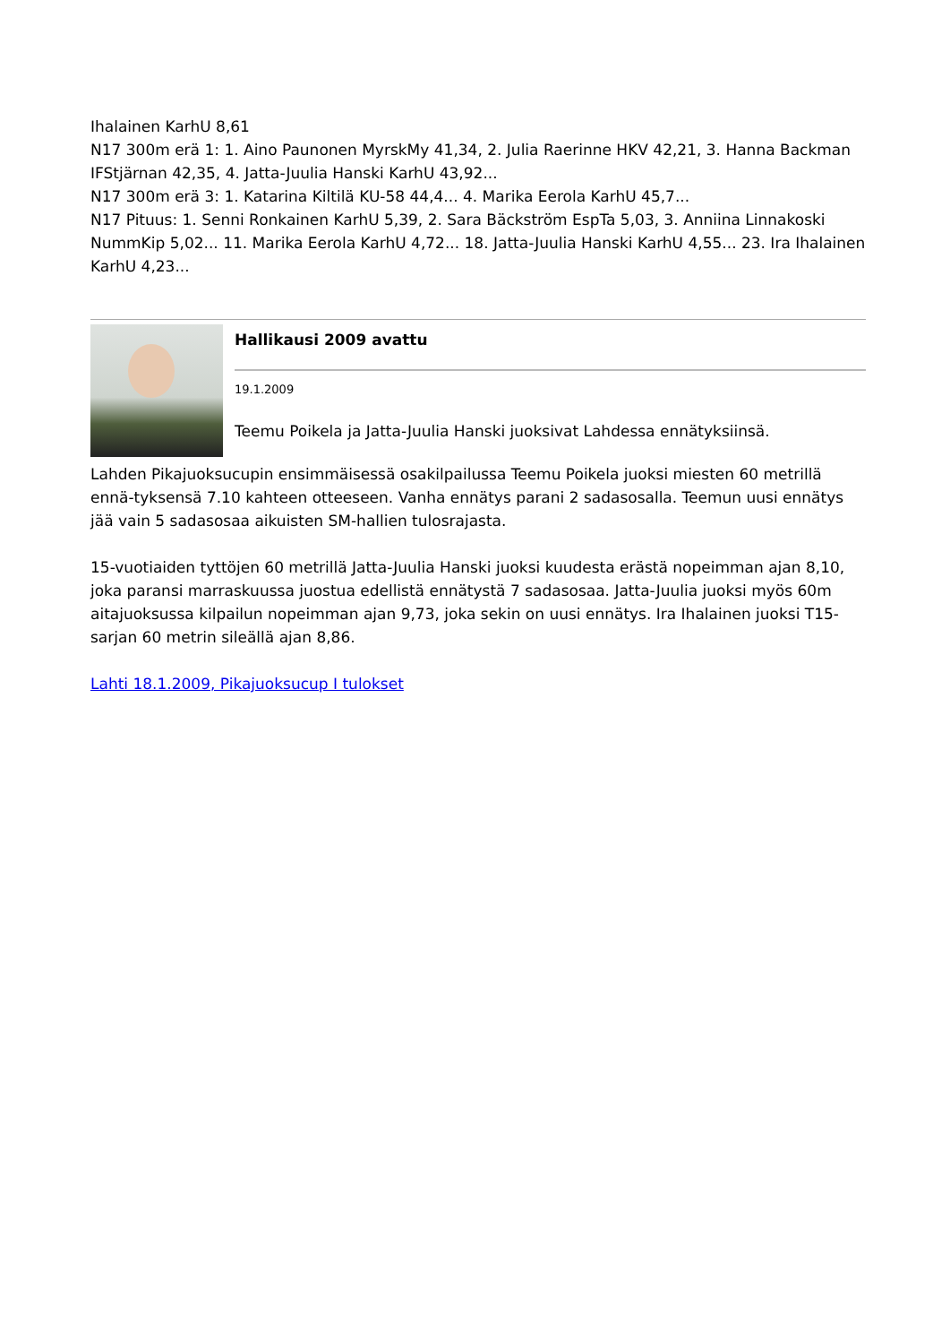Ihalainen KarhU 8,61
N17 300m erä 1: 1. Aino Paunonen MyrskMy 41,34, 2. Julia Raerinne HKV 42,21, 3. Hanna Backman IFStjärnan 42,35, 4. Jatta-Juulia Hanski KarhU 43,92...
N17 300m erä 3: 1. Katarina Kiltilä KU-58 44,4... 4. Marika Eerola KarhU 45,7...
N17 Pituus: 1. Senni Ronkainen KarhU 5,39, 2. Sara Bäckström EspTa 5,03, 3. Anniina Linnakoski NummKip 5,02... 11. Marika Eerola KarhU 4,72... 18. Jatta-Juulia Hanski KarhU 4,55... 23. Ira Ihalainen KarhU 4,23...
Hallikausi 2009 avattu
19.1.2009
Teemu Poikela ja Jatta-Juulia Hanski juoksivat Lahdessa ennätyksiinsä.
Lahden Pikajuoksucupin ensimmäisessä osakilpailussa Teemu Poikela juoksi miesten 60 metrillä ennä-tyksensä 7.10 kahteen otteeseen. Vanha ennätys parani 2 sadasosalla. Teemun uusi ennätys jää vain 5 sadasosaa aikuisten SM-hallien tulosrajasta.
15-vuotiaiden tyttöjen 60 metrillä Jatta-Juulia Hanski juoksi kuudesta erästä nopeimman ajan 8,10, joka paransi marraskuussa juostua edellistä ennätystä 7 sadasosaa. Jatta-Juulia juoksi myös 60m aitajuoksussa kilpailun nopeimman ajan 9,73, joka sekin on uusi ennätys. Ira Ihalainen juoksi T15-sarjan 60 metrin sileällä ajan 8,86.
Lahti 18.1.2009, Pikajuoksucup I tulokset